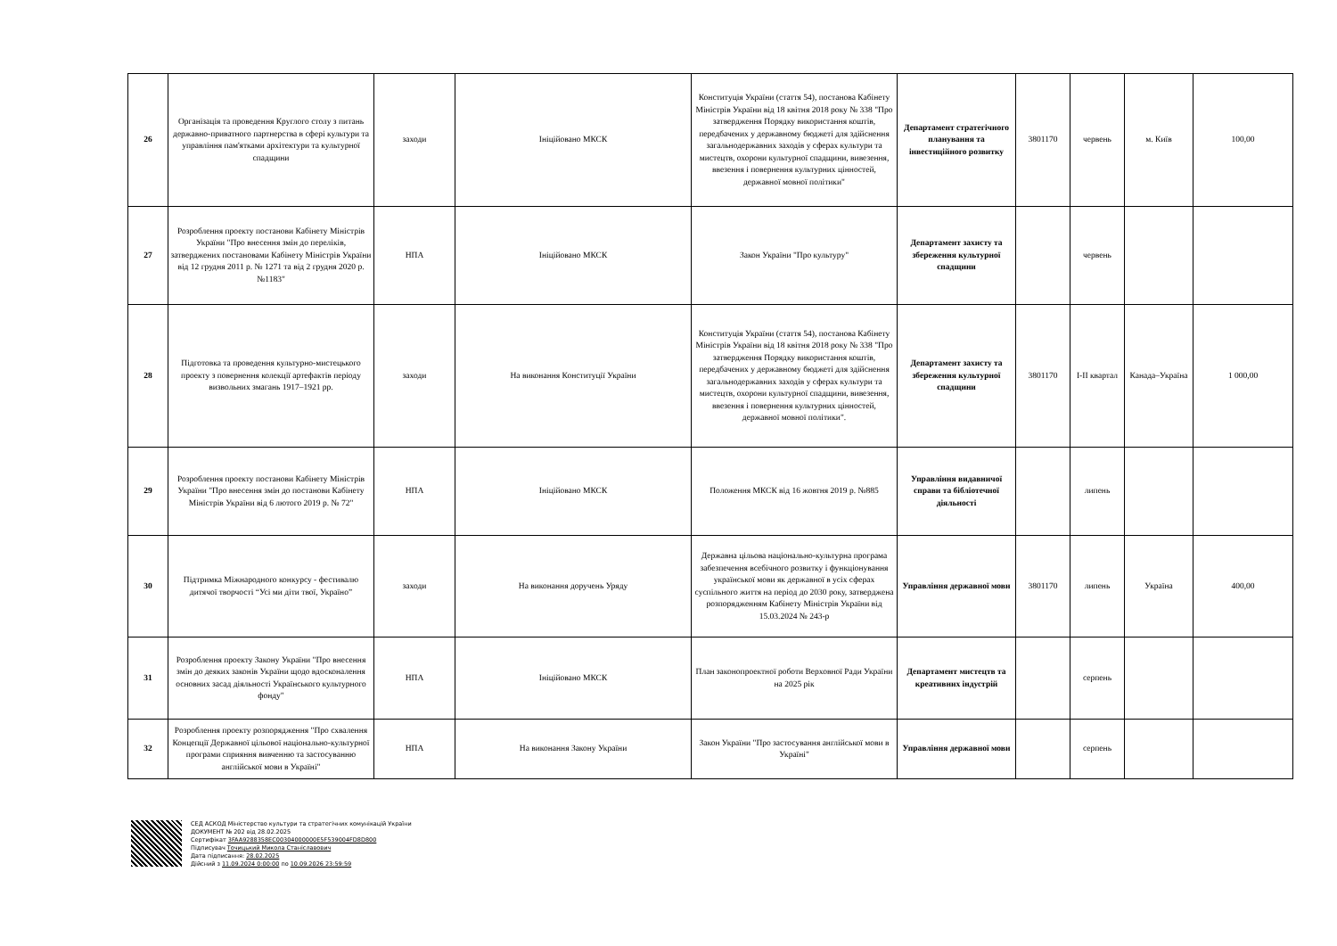| 26 | Організація та проведення Круглого столу з питань державно-приватного партнерства в сфері культури та управління пам'ятками архітектури та культурної спадщини | заходи | Ініційовано МКСК | Конституція України (стаття 54), постанова Кабінету Міністрів України від 18 квітня 2018 року № 338 "Про затвердження Порядку використання коштів, передбачених у державному бюджеті для здійснення загальнодержавних заходів у сферах культури та мистецтв, охорони культурної спадщини, вивезення, ввезення і повернення культурних цінностей, державної мовної політики" | Департамент стратегічного планування та інвестиційного розвитку | 3801170 | червень | м. Київ | 100,00 |
| 27 | Розроблення проекту постанови Кабінету Міністрів України "Про внесення змін до переліків, затверджених постановами Кабінету Міністрів України від 12 грудня 2011 р. № 1271 та від 2 грудня 2020 р. №1183" | НПА | Ініційовано МКСК | Закон України "Про культуру" | Департамент захисту та збереження культурної спадщини | | червень | | |
| 28 | Підготовка та проведення культурно-мистецького проекту з повернення колекції артефактів періоду визвольних змагань 1917–1921 рр. | заходи | На виконання Конституції України | Конституція України (стаття 54), постанова Кабінету Міністрів України від 18 квітня 2018 року № 338 "Про затвердження Порядку використання коштів, передбачених у державному бюджеті для здійснення загальнодержавних заходів у сферах культури та мистецтв, охорони культурної спадщини, вивезення, ввезення і повернення культурних цінностей, державної мовної політики". | Департамент захисту та збереження культурної спадщини | 3801170 | I-II квартал | Канада–Україна | 1 000,00 |
| 29 | Розроблення проекту постанови Кабінету Міністрів України "Про внесення змін до постанови Кабінету Міністрів України від 6 лютого 2019 р. № 72" | НПА | Ініційовано МКСК | Положення МКСК від 16 жовтня 2019 р. №885 | Управління видавничої справи та бібліотечної діяльності | | липень | | |
| 30 | Підтримка Міжнародного конкурсу - фестивалю дитячої творчості “Усі ми діти твої, Україно” | заходи | На виконання доручень Уряду | Державна цільова національно-культурна програма забезпечення всебічного розвитку і функціонування української мови як державної в усіх сферах суспільного життя на період до 2030 року, затверджена розпорядженням Кабінету Міністрів України від 15.03.2024 № 243-р | Управління державної мови | 3801170 | липень | Україна | 400,00 |
| 31 | Розроблення проекту Закону України "Про внесення змін до деяких законів України щодо вдосконалення основних засад діяльності Українського культурного фонду" | НПА | Ініційовано МКСК | План законопроектної роботи Верховної Ради України на 2025 рік | Департамент мистецтв та креативних індустрій | | серпень | | |
| 32 | Розроблення проекту розпорядження "Про схвалення Концепції Державної цільової національно-культурної програми сприяння вивченню та застосуванню англійської мови в Україні" | НПА | На виконання Закону України | Закон України "Про застосування англійської мови в Україні" | Управління державної мови | | серпень | | |
СЕД АСКОД Міністерство культури та стратегічних комунікацій України
ДОКУМЕНТ № 202 від 28.02.2025
Сертифікат 3FAA9288358EC00304000000E5F539004FD8D800
Підписувач Точицький Микола Станіславович
Дата підписання: 28.02.2025
Дійсний з 11.09.2024 0:00:00 по 10.09.2026 23:59:59